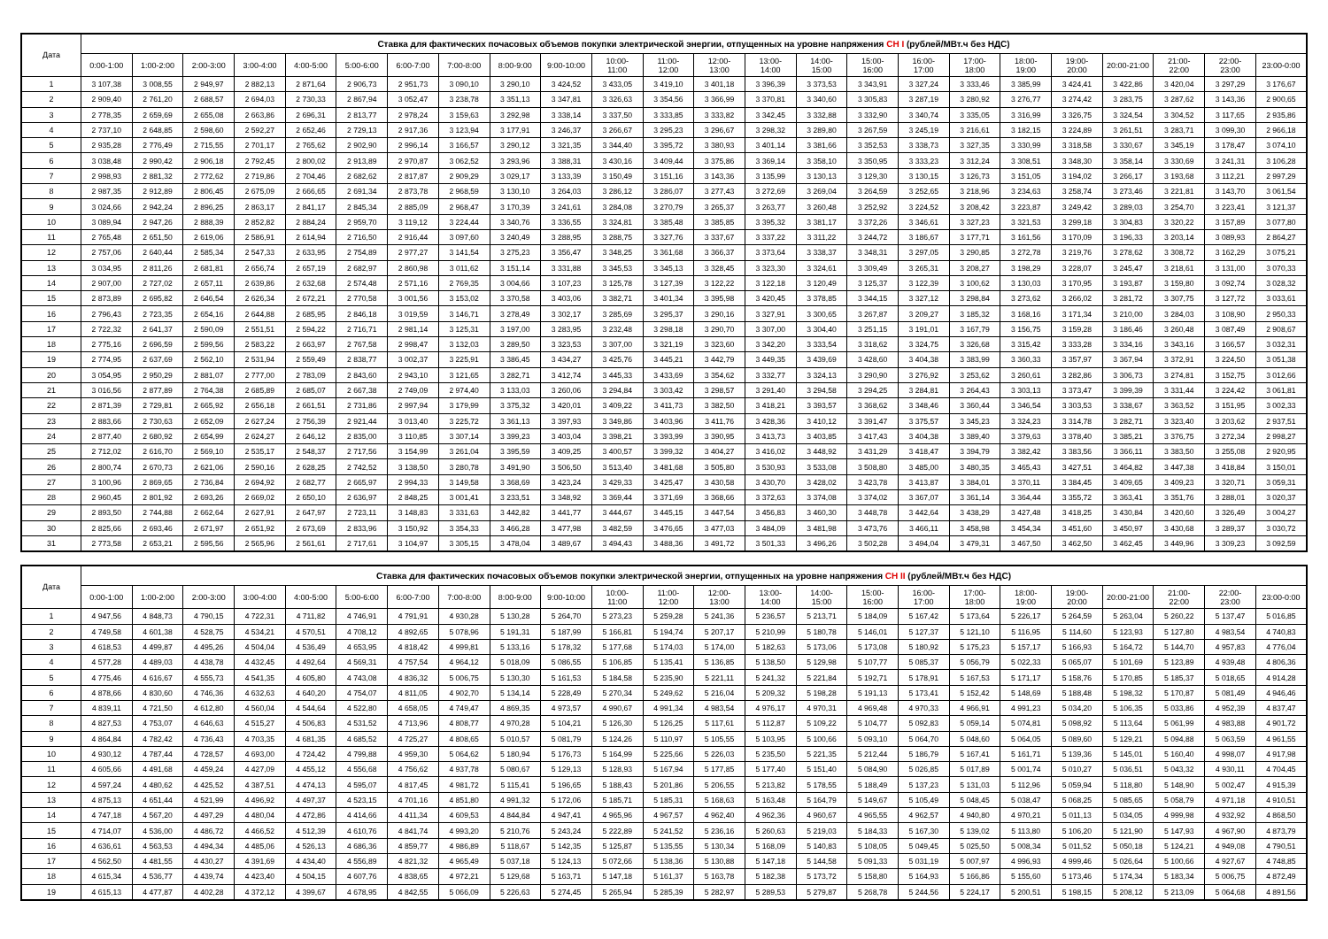| Дата | Ставка для фактических почасовых объемов покупки электрической энергии, отпущенных на уровне напряжения СН I (рублей/МВт.ч без НДС) | | | | | | | | | | | | | | | | | | | | | | | |
| --- | --- | --- | --- | --- | --- | --- | --- | --- | --- | --- | --- | --- | --- | --- | --- | --- | --- | --- | --- | --- | --- | --- | --- | --- |
| | 0:00-1:00 | 1:00-2:00 | 2:00-3:00 | 3:00-4:00 | 4:00-5:00 | 5:00-6:00 | 6:00-7:00 | 7:00-8:00 | 8:00-9:00 | 9:00-10:00 | 10:00- 11:00 | 11:00- 12:00 | 12:00- 13:00 | 13:00- 14:00 | 14:00- 15:00 | 15:00- 16:00 | 16:00- 17:00 | 17:00- 18:00 | 18:00- 19:00 | 19:00- 20:00 | 20:00-21:00 | 21:00- 22:00 | 22:00- 23:00 | 23:00-0:00 |
| 1 | 3 107,38 | 3 008,55 | 2 949,97 | 2 882,13 | 2 871,64 | 2 906,73 | 2 951,73 | 3 090,10 | 3 290,10 | 3 424,52 | 3 433,05 | 3 419,10 | 3 401,18 | 3 396,39 | 3 373,53 | 3 343,91 | 3 327,24 | 3 333,46 | 3 385,99 | 3 424,41 | 3 422,86 | 3 420,04 | 3 297,29 | 3 176,67 |
| 2 | 2 909,40 | 2 761,20 | 2 688,57 | 2 694,03 | 2 730,33 | 2 867,94 | 3 052,47 | 3 238,78 | 3 351,13 | 3 347,81 | 3 326,63 | 3 354,56 | 3 366,99 | 3 370,81 | 3 340,60 | 3 305,83 | 3 287,19 | 3 280,92 | 3 276,77 | 3 274,42 | 3 283,75 | 3 287,62 | 3 143,36 | 2 900,65 |
| 3 | 2 778,35 | 2 659,69 | 2 655,08 | 2 663,86 | 2 696,31 | 2 813,77 | 2 978,24 | 3 159,63 | 3 292,98 | 3 338,14 | 3 337,50 | 3 333,85 | 3 333,82 | 3 342,45 | 3 332,88 | 3 332,90 | 3 340,74 | 3 335,05 | 3 316,99 | 3 326,75 | 3 324,54 | 3 304,52 | 3 117,65 | 2 935,86 |
| 4 | 2 737,10 | 2 648,85 | 2 598,60 | 2 592,27 | 2 652,46 | 2 729,13 | 2 917,36 | 3 123,94 | 3 177,91 | 3 246,37 | 3 266,67 | 3 295,23 | 3 296,67 | 3 298,32 | 3 289,80 | 3 267,59 | 3 245,19 | 3 216,61 | 3 182,15 | 3 224,89 | 3 261,51 | 3 283,71 | 3 099,30 | 2 966,18 |
| 5 | 2 935,28 | 2 776,49 | 2 715,55 | 2 701,17 | 2 765,62 | 2 902,90 | 2 996,14 | 3 166,57 | 3 290,12 | 3 321,35 | 3 344,40 | 3 395,72 | 3 380,93 | 3 401,14 | 3 381,66 | 3 352,53 | 3 338,73 | 3 327,35 | 3 330,99 | 3 318,58 | 3 330,67 | 3 345,19 | 3 178,47 | 3 074,10 |
| 6 | 3 038,48 | 2 990,42 | 2 906,18 | 2 792,45 | 2 800,02 | 2 913,89 | 2 970,87 | 3 062,52 | 3 293,96 | 3 388,31 | 3 430,16 | 3 409,44 | 3 375,86 | 3 369,14 | 3 358,10 | 3 350,95 | 3 333,23 | 3 312,24 | 3 308,51 | 3 348,30 | 3 358,14 | 3 330,69 | 3 241,31 | 3 106,28 |
| 7 | 2 998,93 | 2 881,32 | 2 772,62 | 2 719,86 | 2 704,46 | 2 682,62 | 2 817,87 | 2 909,29 | 3 029,17 | 3 133,39 | 3 150,49 | 3 151,16 | 3 143,36 | 3 135,99 | 3 130,13 | 3 129,30 | 3 130,15 | 3 126,73 | 3 151,05 | 3 194,02 | 3 266,17 | 3 193,68 | 3 112,21 | 2 997,29 |
| 8 | 2 987,35 | 2 912,89 | 2 806,45 | 2 675,09 | 2 666,65 | 2 691,34 | 2 873,78 | 2 968,59 | 3 130,10 | 3 264,03 | 3 286,12 | 3 286,07 | 3 277,43 | 3 272,69 | 3 269,04 | 3 264,59 | 3 252,65 | 3 218,96 | 3 234,63 | 3 258,74 | 3 273,46 | 3 221,81 | 3 143,70 | 3 061,54 |
| 9 | 3 024,66 | 2 942,24 | 2 896,25 | 2 863,17 | 2 841,17 | 2 845,34 | 2 885,09 | 2 968,47 | 3 170,39 | 3 241,61 | 3 284,08 | 3 270,79 | 3 265,37 | 3 263,77 | 3 260,48 | 3 252,92 | 3 224,52 | 3 208,42 | 3 223,87 | 3 249,42 | 3 289,03 | 3 254,70 | 3 223,41 | 3 121,37 |
| 10 | 3 089,94 | 2 947,26 | 2 888,39 | 2 852,82 | 2 884,24 | 2 959,70 | 3 119,12 | 3 224,44 | 3 340,76 | 3 336,55 | 3 324,81 | 3 385,48 | 3 385,85 | 3 395,32 | 3 381,17 | 3 372,26 | 3 346,61 | 3 327,23 | 3 321,53 | 3 299,18 | 3 304,83 | 3 320,22 | 3 157,89 | 3 077,80 |
| 11 | 2 765,48 | 2 651,50 | 2 619,06 | 2 586,91 | 2 614,94 | 2 716,50 | 2 916,44 | 3 097,60 | 3 240,49 | 3 288,95 | 3 288,75 | 3 327,76 | 3 337,67 | 3 337,22 | 3 311,22 | 3 244,72 | 3 186,67 | 3 177,71 | 3 161,56 | 3 170,09 | 3 196,33 | 3 203,14 | 3 089,93 | 2 864,27 |
| 12 | 2 757,06 | 2 640,44 | 2 585,34 | 2 547,33 | 2 633,95 | 2 754,89 | 2 977,27 | 3 141,54 | 3 275,23 | 3 356,47 | 3 348,25 | 3 361,68 | 3 366,37 | 3 373,64 | 3 338,37 | 3 348,31 | 3 297,05 | 3 290,85 | 3 272,78 | 3 219,76 | 3 278,62 | 3 308,72 | 3 162,29 | 3 075,21 |
| 13 | 3 034,95 | 2 811,26 | 2 681,81 | 2 656,74 | 2 657,19 | 2 682,97 | 2 860,98 | 3 011,62 | 3 151,14 | 3 331,88 | 3 345,53 | 3 345,13 | 3 328,45 | 3 323,30 | 3 324,61 | 3 309,49 | 3 265,31 | 3 208,27 | 3 198,29 | 3 228,07 | 3 245,47 | 3 218,61 | 3 131,00 | 3 070,33 |
| 14 | 2 907,00 | 2 727,02 | 2 657,11 | 2 639,86 | 2 632,68 | 2 574,48 | 2 571,16 | 2 769,35 | 3 004,66 | 3 107,23 | 3 125,78 | 3 127,39 | 3 122,22 | 3 122,18 | 3 120,49 | 3 125,37 | 3 122,39 | 3 100,62 | 3 130,03 | 3 170,95 | 3 193,87 | 3 159,80 | 3 092,74 | 3 028,32 |
| 15 | 2 873,89 | 2 695,82 | 2 646,54 | 2 626,34 | 2 672,21 | 2 770,58 | 3 001,56 | 3 153,02 | 3 370,58 | 3 403,06 | 3 382,71 | 3 401,34 | 3 395,98 | 3 420,45 | 3 378,85 | 3 344,15 | 3 327,12 | 3 298,84 | 3 273,62 | 3 266,02 | 3 281,72 | 3 307,75 | 3 127,72 | 3 033,61 |
| 16 | 2 796,43 | 2 723,35 | 2 654,16 | 2 644,88 | 2 685,95 | 2 846,18 | 3 019,59 | 3 146,71 | 3 278,49 | 3 302,17 | 3 285,69 | 3 295,37 | 3 290,16 | 3 327,91 | 3 300,65 | 3 267,87 | 3 209,27 | 3 185,32 | 3 168,16 | 3 171,34 | 3 210,00 | 3 284,03 | 3 108,90 | 2 950,33 |
| 17 | 2 722,32 | 2 641,37 | 2 590,09 | 2 551,51 | 2 594,22 | 2 716,71 | 2 981,14 | 3 125,31 | 3 197,00 | 3 283,95 | 3 232,48 | 3 298,18 | 3 290,70 | 3 307,00 | 3 304,40 | 3 251,15 | 3 191,01 | 3 167,79 | 3 156,75 | 3 159,28 | 3 186,46 | 3 260,48 | 3 087,49 | 2 908,67 |
| 18 | 2 775,16 | 2 696,59 | 2 599,56 | 2 583,22 | 2 663,97 | 2 767,58 | 2 998,47 | 3 132,03 | 3 289,50 | 3 323,53 | 3 307,00 | 3 321,19 | 3 323,60 | 3 342,20 | 3 333,54 | 3 318,62 | 3 324,75 | 3 326,68 | 3 315,42 | 3 333,28 | 3 334,16 | 3 343,16 | 3 166,57 | 3 032,31 |
| 19 | 2 774,95 | 2 637,69 | 2 562,10 | 2 531,94 | 2 559,49 | 2 838,77 | 3 002,37 | 3 225,91 | 3 386,45 | 3 434,27 | 3 425,76 | 3 445,21 | 3 442,79 | 3 449,35 | 3 439,69 | 3 428,60 | 3 404,38 | 3 383,99 | 3 360,33 | 3 357,97 | 3 367,94 | 3 372,91 | 3 224,50 | 3 051,38 |
| 20 | 3 054,95 | 2 950,29 | 2 881,07 | 2 777,00 | 2 783,09 | 2 843,60 | 2 943,10 | 3 121,65 | 3 282,71 | 3 412,74 | 3 445,33 | 3 433,69 | 3 354,62 | 3 332,77 | 3 324,13 | 3 290,90 | 3 276,92 | 3 253,62 | 3 260,61 | 3 282,86 | 3 306,73 | 3 274,81 | 3 152,75 | 3 012,66 |
| 21 | 3 016,56 | 2 877,89 | 2 764,38 | 2 685,89 | 2 685,07 | 2 667,38 | 2 749,09 | 2 974,40 | 3 133,03 | 3 260,06 | 3 294,84 | 3 303,42 | 3 298,57 | 3 291,40 | 3 294,58 | 3 294,25 | 3 284,81 | 3 264,43 | 3 303,13 | 3 373,47 | 3 399,39 | 3 331,44 | 3 224,42 | 3 061,81 |
| 22 | 2 871,39 | 2 729,81 | 2 665,92 | 2 656,18 | 2 661,51 | 2 731,86 | 2 997,94 | 3 179,99 | 3 375,32 | 3 420,01 | 3 409,22 | 3 411,73 | 3 382,50 | 3 418,21 | 3 393,57 | 3 368,62 | 3 348,46 | 3 360,44 | 3 346,54 | 3 303,53 | 3 338,67 | 3 363,52 | 3 151,95 | 3 002,33 |
| 23 | 2 883,66 | 2 730,63 | 2 652,09 | 2 627,24 | 2 756,39 | 2 921,44 | 3 013,40 | 3 225,72 | 3 361,13 | 3 397,93 | 3 349,86 | 3 403,96 | 3 411,76 | 3 428,36 | 3 410,12 | 3 391,47 | 3 375,57 | 3 345,23 | 3 324,23 | 3 314,78 | 3 282,71 | 3 323,40 | 3 203,62 | 2 937,51 |
| 24 | 2 877,40 | 2 680,92 | 2 654,99 | 2 624,27 | 2 646,12 | 2 835,00 | 3 110,85 | 3 307,14 | 3 399,23 | 3 403,04 | 3 398,21 | 3 393,99 | 3 390,95 | 3 413,73 | 3 403,85 | 3 417,43 | 3 404,38 | 3 389,40 | 3 379,63 | 3 378,40 | 3 385,21 | 3 376,75 | 3 272,34 | 2 998,27 |
| 25 | 2 712,02 | 2 616,70 | 2 569,10 | 2 535,17 | 2 548,37 | 2 717,56 | 3 154,99 | 3 261,04 | 3 395,59 | 3 409,25 | 3 400,57 | 3 399,32 | 3 404,27 | 3 416,02 | 3 448,92 | 3 431,29 | 3 418,47 | 3 394,79 | 3 382,42 | 3 383,56 | 3 366,11 | 3 383,50 | 3 255,08 | 2 920,95 |
| 26 | 2 800,74 | 2 670,73 | 2 621,06 | 2 590,16 | 2 628,25 | 2 742,52 | 3 138,50 | 3 280,78 | 3 491,90 | 3 506,50 | 3 513,40 | 3 481,68 | 3 505,80 | 3 530,93 | 3 533,08 | 3 508,80 | 3 485,00 | 3 480,35 | 3 465,43 | 3 427,51 | 3 464,82 | 3 447,38 | 3 418,84 | 3 150,01 |
| 27 | 3 100,96 | 2 869,65 | 2 736,84 | 2 694,92 | 2 682,77 | 2 665,97 | 2 994,33 | 3 149,58 | 3 368,69 | 3 423,24 | 3 429,33 | 3 425,47 | 3 430,58 | 3 430,70 | 3 428,02 | 3 423,78 | 3 413,87 | 3 384,01 | 3 370,11 | 3 384,45 | 3 409,65 | 3 409,23 | 3 320,71 | 3 059,31 |
| 28 | 2 960,45 | 2 801,92 | 2 693,26 | 2 669,02 | 2 650,10 | 2 636,97 | 2 848,25 | 3 001,41 | 3 233,51 | 3 348,92 | 3 369,44 | 3 371,69 | 3 368,66 | 3 372,63 | 3 374,08 | 3 374,02 | 3 367,07 | 3 361,14 | 3 364,44 | 3 355,72 | 3 363,41 | 3 351,76 | 3 288,01 | 3 020,37 |
| 29 | 2 893,50 | 2 744,88 | 2 662,64 | 2 627,91 | 2 647,97 | 2 723,11 | 3 148,83 | 3 331,63 | 3 442,82 | 3 441,77 | 3 444,67 | 3 445,15 | 3 447,54 | 3 456,83 | 3 460,30 | 3 448,78 | 3 442,64 | 3 438,29 | 3 427,48 | 3 418,25 | 3 430,84 | 3 420,60 | 3 326,49 | 3 004,27 |
| 30 | 2 825,66 | 2 693,46 | 2 671,97 | 2 651,92 | 2 673,69 | 2 833,96 | 3 150,92 | 3 354,33 | 3 466,28 | 3 477,98 | 3 482,59 | 3 476,65 | 3 477,03 | 3 484,09 | 3 481,98 | 3 473,76 | 3 466,11 | 3 458,98 | 3 454,34 | 3 451,60 | 3 450,97 | 3 430,68 | 3 289,37 | 3 030,72 |
| 31 | 2 773,58 | 2 653,21 | 2 595,56 | 2 565,96 | 2 561,61 | 2 717,61 | 3 104,97 | 3 305,15 | 3 478,04 | 3 489,67 | 3 494,43 | 3 488,36 | 3 491,72 | 3 501,33 | 3 496,26 | 3 502,28 | 3 494,04 | 3 479,31 | 3 467,50 | 3 462,50 | 3 462,45 | 3 449,96 | 3 309,23 | 3 092,59 |
| Дата | Ставка для фактических почасовых объемов покупки электрической энергии, отпущенных на уровне напряжения СН II (рублей/МВт.ч без НДС) | | | | | | | | | | | | | | | | | | | | | | | |
| --- | --- | --- | --- | --- | --- | --- | --- | --- | --- | --- | --- | --- | --- | --- | --- | --- | --- | --- | --- | --- | --- | --- | --- | --- |
| | 0:00-1:00 | 1:00-2:00 | 2:00-3:00 | 3:00-4:00 | 4:00-5:00 | 5:00-6:00 | 6:00-7:00 | 7:00-8:00 | 8:00-9:00 | 9:00-10:00 | 10:00- 11:00 | 11:00- 12:00 | 12:00- 13:00 | 13:00- 14:00 | 14:00- 15:00 | 15:00- 16:00 | 16:00- 17:00 | 17:00- 18:00 | 18:00- 19:00 | 19:00- 20:00 | 20:00-21:00 | 21:00- 22:00 | 22:00- 23:00 | 23:00-0:00 |
| 1 | 4 947,56 | 4 848,73 | 4 790,15 | 4 722,31 | 4 711,82 | 4 746,91 | 4 791,91 | 4 930,28 | 5 130,28 | 5 264,70 | 5 273,23 | 5 259,28 | 5 241,36 | 5 236,57 | 5 213,71 | 5 184,09 | 5 167,42 | 5 173,64 | 5 226,17 | 5 264,59 | 5 263,04 | 5 260,22 | 5 137,47 | 5 016,85 |
| 2 | 4 749,58 | 4 601,38 | 4 528,75 | 4 534,21 | 4 570,51 | 4 708,12 | 4 892,65 | 5 078,96 | 5 191,31 | 5 187,99 | 5 166,81 | 5 194,74 | 5 207,17 | 5 210,99 | 5 180,78 | 5 146,01 | 5 127,37 | 5 121,10 | 5 116,95 | 5 114,60 | 5 123,93 | 5 127,80 | 4 983,54 | 4 740,83 |
| 3 | 4 618,53 | 4 499,87 | 4 495,26 | 4 504,04 | 4 536,49 | 4 653,95 | 4 818,42 | 4 999,81 | 5 133,16 | 5 178,32 | 5 177,68 | 5 174,03 | 5 174,00 | 5 182,63 | 5 173,06 | 5 173,08 | 5 180,92 | 5 175,23 | 5 157,17 | 5 166,93 | 5 164,72 | 5 144,70 | 4 957,83 | 4 776,04 |
| 4 | 4 577,28 | 4 489,03 | 4 438,78 | 4 432,45 | 4 492,64 | 4 569,31 | 4 757,54 | 4 964,12 | 5 018,09 | 5 086,55 | 5 106,85 | 5 135,41 | 5 136,85 | 5 138,50 | 5 129,98 | 5 107,77 | 5 085,37 | 5 056,79 | 5 022,33 | 5 065,07 | 5 101,69 | 5 123,89 | 4 939,48 | 4 806,36 |
| 5 | 4 775,46 | 4 616,67 | 4 555,73 | 4 541,35 | 4 605,80 | 4 743,08 | 4 836,32 | 5 006,75 | 5 130,30 | 5 161,53 | 5 184,58 | 5 235,90 | 5 221,11 | 5 241,32 | 5 221,84 | 5 192,71 | 5 178,91 | 5 167,53 | 5 171,17 | 5 158,76 | 5 170,85 | 5 185,37 | 5 018,65 | 4 914,28 |
| 6 | 4 878,66 | 4 830,60 | 4 746,36 | 4 632,63 | 4 640,20 | 4 754,07 | 4 811,05 | 4 902,70 | 5 134,14 | 5 228,49 | 5 270,34 | 5 249,62 | 5 216,04 | 5 209,32 | 5 198,28 | 5 191,13 | 5 173,41 | 5 152,42 | 5 148,69 | 5 188,48 | 5 198,32 | 5 170,87 | 5 081,49 | 4 946,46 |
| 7 | 4 839,11 | 4 721,50 | 4 612,80 | 4 560,04 | 4 544,64 | 4 522,80 | 4 658,05 | 4 749,47 | 4 869,35 | 4 973,57 | 4 990,67 | 4 991,34 | 4 983,54 | 4 976,17 | 4 970,31 | 4 969,48 | 4 970,33 | 4 966,91 | 4 991,23 | 5 034,20 | 5 106,35 | 5 033,86 | 4 952,39 | 4 837,47 |
| 8 | 4 827,53 | 4 753,07 | 4 646,63 | 4 515,27 | 4 506,83 | 4 531,52 | 4 713,96 | 4 808,77 | 4 970,28 | 5 104,21 | 5 126,30 | 5 126,25 | 5 117,61 | 5 112,87 | 5 109,22 | 5 104,77 | 5 092,83 | 5 059,14 | 5 074,81 | 5 098,92 | 5 113,64 | 5 061,99 | 4 983,88 | 4 901,72 |
| 9 | 4 864,84 | 4 782,42 | 4 736,43 | 4 703,35 | 4 681,35 | 4 685,52 | 4 725,27 | 4 808,65 | 5 010,57 | 5 081,79 | 5 124,26 | 5 110,97 | 5 105,55 | 5 103,95 | 5 100,66 | 5 093,10 | 5 064,70 | 5 048,60 | 5 064,05 | 5 089,60 | 5 129,21 | 5 094,88 | 5 063,59 | 4 961,55 |
| 10 | 4 930,12 | 4 787,44 | 4 728,57 | 4 693,00 | 4 724,42 | 4 799,88 | 4 959,30 | 5 064,62 | 5 180,94 | 5 176,73 | 5 164,99 | 5 225,66 | 5 226,03 | 5 235,50 | 5 221,35 | 5 212,44 | 5 186,79 | 5 167,41 | 5 161,71 | 5 139,36 | 5 145,01 | 5 160,40 | 4 998,07 | 4 917,98 |
| 11 | 4 605,66 | 4 491,68 | 4 459,24 | 4 427,09 | 4 455,12 | 4 556,68 | 4 756,62 | 4 937,78 | 5 080,67 | 5 129,13 | 5 128,93 | 5 167,94 | 5 177,85 | 5 177,40 | 5 151,40 | 5 084,90 | 5 026,85 | 5 017,89 | 5 001,74 | 5 010,27 | 5 036,51 | 5 043,32 | 4 930,11 | 4 704,45 |
| 12 | 4 597,24 | 4 480,62 | 4 425,52 | 4 387,51 | 4 474,13 | 4 595,07 | 4 817,45 | 4 981,72 | 5 115,41 | 5 196,65 | 5 188,43 | 5 201,86 | 5 206,55 | 5 213,82 | 5 178,55 | 5 188,49 | 5 137,23 | 5 131,03 | 5 112,96 | 5 059,94 | 5 118,80 | 5 148,90 | 5 002,47 | 4 915,39 |
| 13 | 4 875,13 | 4 651,44 | 4 521,99 | 4 496,92 | 4 497,37 | 4 523,15 | 4 701,16 | 4 851,80 | 4 991,32 | 5 172,06 | 5 185,71 | 5 185,31 | 5 168,63 | 5 163,48 | 5 164,79 | 5 149,67 | 5 105,49 | 5 048,45 | 5 038,47 | 5 068,25 | 5 085,65 | 5 058,79 | 4 971,18 | 4 910,51 |
| 14 | 4 747,18 | 4 567,20 | 4 497,29 | 4 480,04 | 4 472,86 | 4 414,66 | 4 411,34 | 4 609,53 | 4 844,84 | 4 947,41 | 4 965,96 | 4 967,57 | 4 962,40 | 4 962,36 | 4 960,67 | 4 965,55 | 4 962,57 | 4 940,80 | 4 970,21 | 5 011,13 | 5 034,05 | 4 999,98 | 4 932,92 | 4 868,50 |
| 15 | 4 714,07 | 4 536,00 | 4 486,72 | 4 466,52 | 4 512,39 | 4 610,76 | 4 841,74 | 4 993,20 | 5 210,76 | 5 243,24 | 5 222,89 | 5 241,52 | 5 236,16 | 5 260,63 | 5 219,03 | 5 184,33 | 5 167,30 | 5 139,02 | 5 113,80 | 5 106,20 | 5 121,90 | 5 147,93 | 4 967,90 | 4 873,79 |
| 16 | 4 636,61 | 4 563,53 | 4 494,34 | 4 485,06 | 4 526,13 | 4 686,36 | 4 859,77 | 4 986,89 | 5 118,67 | 5 142,35 | 5 125,87 | 5 135,55 | 5 130,34 | 5 168,09 | 5 140,83 | 5 108,05 | 5 049,45 | 5 025,50 | 5 008,34 | 5 011,52 | 5 050,18 | 5 124,21 | 4 949,08 | 4 790,51 |
| 17 | 4 562,50 | 4 481,55 | 4 430,27 | 4 391,69 | 4 434,40 | 4 556,89 | 4 821,32 | 4 965,49 | 5 037,18 | 5 124,13 | 5 072,66 | 5 138,36 | 5 130,88 | 5 147,18 | 5 144,58 | 5 091,33 | 5 031,19 | 5 007,97 | 4 996,93 | 4 999,46 | 5 026,64 | 5 100,66 | 4 927,67 | 4 748,85 |
| 18 | 4 615,34 | 4 536,77 | 4 439,74 | 4 423,40 | 4 504,15 | 4 607,76 | 4 838,65 | 4 972,21 | 5 129,68 | 5 163,71 | 5 147,18 | 5 161,37 | 5 163,78 | 5 182,38 | 5 173,72 | 5 158,80 | 5 164,93 | 5 166,86 | 5 155,60 | 5 173,46 | 5 174,34 | 5 183,34 | 5 006,75 | 4 872,49 |
| 19 | 4 615,13 | 4 477,87 | 4 402,28 | 4 372,12 | 4 399,67 | 4 678,95 | 4 842,55 | 5 066,09 | 5 226,63 | 5 274,45 | 5 265,94 | 5 285,39 | 5 282,97 | 5 289,53 | 5 279,87 | 5 268,78 | 5 244,56 | 5 224,17 | 5 200,51 | 5 198,15 | 5 208,12 | 5 213,09 | 5 064,68 | 4 891,56 |